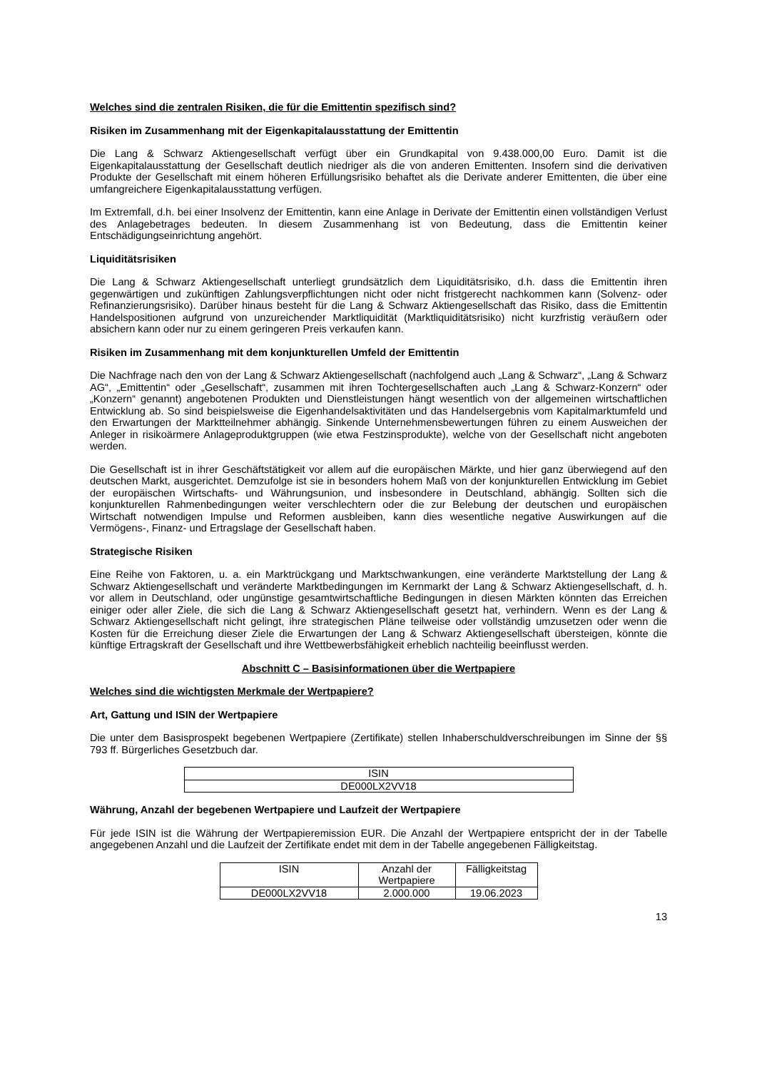Welches sind die zentralen Risiken, die für die Emittentin spezifisch sind?
Risiken im Zusammenhang mit der Eigenkapitalausstattung der Emittentin
Die Lang & Schwarz Aktiengesellschaft verfügt über ein Grundkapital von 9.438.000,00 Euro. Damit ist die Eigenkapitalausstattung der Gesellschaft deutlich niedriger als die von anderen Emittenten. Insofern sind die derivativen Produkte der Gesellschaft mit einem höheren Erfüllungsrisiko behaftet als die Derivate anderer Emittenten, die über eine umfangreichere Eigenkapitalausstattung verfügen.
Im Extremfall, d.h. bei einer Insolvenz der Emittentin, kann eine Anlage in Derivate der Emittentin einen vollständigen Verlust des Anlagebetrages bedeuten. In diesem Zusammenhang ist von Bedeutung, dass die Emittentin keiner Entschädigungseinrichtung angehört.
Liquiditätsrisiken
Die Lang & Schwarz Aktiengesellschaft unterliegt grundsätzlich dem Liquiditätsrisiko, d.h. dass die Emittentin ihren gegenwärtigen und zukünftigen Zahlungsverpflichtungen nicht oder nicht fristgerecht nachkommen kann (Solvenz- oder Refinanzierungsrisiko). Darüber hinaus besteht für die Lang & Schwarz Aktiengesellschaft das Risiko, dass die Emittentin Handelspositionen aufgrund von unzureichender Marktliquidität (Marktliquiditätsrisiko) nicht kurzfristig veräußern oder absichern kann oder nur zu einem geringeren Preis verkaufen kann.
Risiken im Zusammenhang mit dem konjunkturellen Umfeld der Emittentin
Die Nachfrage nach den von der Lang & Schwarz Aktiengesellschaft (nachfolgend auch „Lang & Schwarz“, „Lang & Schwarz AG“, „Emittentin“ oder „Gesellschaft“, zusammen mit ihren Tochtergesellschaften auch „Lang & Schwarz-Konzern“ oder „Konzern“ genannt) angebotenen Produkten und Dienstleistungen hängt wesentlich von der allgemeinen wirtschaftlichen Entwicklung ab. So sind beispielsweise die Eigenhandelsaktivitäten und das Handelsergebnis vom Kapitalmarktumfeld und den Erwartungen der Marktteilnehmer abhängig. Sinkende Unternehmensbewertungen führen zu einem Ausweichen der Anleger in risikoärmere Anlageproduktgruppen (wie etwa Festzinsprodukte), welche von der Gesellschaft nicht angeboten werden.
Die Gesellschaft ist in ihrer Geschäftstätigkeit vor allem auf die europäischen Märkte, und hier ganz überwiegend auf den deutschen Markt, ausgerichtet. Demzufolge ist sie in besonders hohem Maß von der konjunkturellen Entwicklung im Gebiet der europäischen Wirtschafts- und Währungsunion, und insbesondere in Deutschland, abhängig. Sollten sich die konjunkturellen Rahmenbedingungen weiter verschlechtern oder die zur Belebung der deutschen und europäischen Wirtschaft notwendigen Impulse und Reformen ausbleiben, kann dies wesentliche negative Auswirkungen auf die Vermögens-, Finanz- und Ertragslage der Gesellschaft haben.
Strategische Risiken
Eine Reihe von Faktoren, u. a. ein Marktrückgang und Marktschwankungen, eine veränderte Marktstellung der Lang & Schwarz Aktiengesellschaft und veränderte Marktbedingungen im Kernmarkt der Lang & Schwarz Aktiengesellschaft, d. h. vor allem in Deutschland, oder ungünstige gesamtwirtschaftliche Bedingungen in diesen Märkten könnten das Erreichen einiger oder aller Ziele, die sich die Lang & Schwarz Aktiengesellschaft gesetzt hat, verhindern. Wenn es der Lang & Schwarz Aktiengesellschaft nicht gelingt, ihre strategischen Pläne teilweise oder vollständig umzusetzen oder wenn die Kosten für die Erreichung dieser Ziele die Erwartungen der Lang & Schwarz Aktiengesellschaft übersteigen, könnte die künftige Ertragskraft der Gesellschaft und ihre Wettbewerbsfähigkeit erheblich nachteilig beeinflusst werden.
Abschnitt C – Basisinformationen über die Wertpapiere
Welches sind die wichtigsten Merkmale der Wertpapiere?
Art, Gattung und ISIN der Wertpapiere
Die unter dem Basisprospekt begebenen Wertpapiere (Zertifikate) stellen Inhaberschuldverschreibungen im Sinne der §§ 793 ff. Bürgerliches Gesetzbuch dar.
| ISIN |
| --- |
| DE000LX2VV18 |
Währung, Anzahl der begebenen Wertpapiere und Laufzeit der Wertpapiere
Für jede ISIN ist die Währung der Wertpapieremission EUR. Die Anzahl der Wertpapiere entspricht der in der Tabelle angegebenen Anzahl und die Laufzeit der Zertifikate endet mit dem in der Tabelle angegebenen Fälligkeitstag.
| ISIN | Anzahl der Wertpapiere | Fälligkeitstag |
| --- | --- | --- |
| DE000LX2VV18 | 2.000.000 | 19.06.2023 |
13